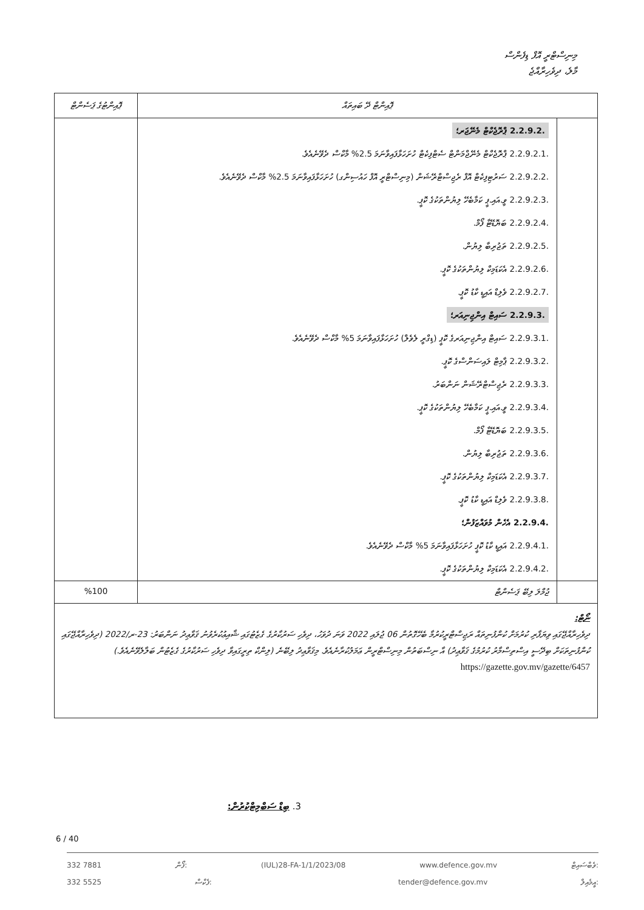މިނިސްޓްރީ އޮފް ޑިފެންސް
މާލެ، ދިވެހިރާއްޖެ
| ޕޮއިންޓް ދޭ ބައިތައް | | ޕޮއިންޓުގެ ޕަސެންޓް |
| --- | --- | --- |
| | 2.2.9.2. ޕްރޮޖެކްޓް މެނޭޖަރ؛ 2.2.9.2.1. ޕްރޮޖެކްޓް މެނޭޖްމަންޓް ސެޓްފިކެޓް ހުށަހަޅާފައިވާނަމަ 2.5% މާކްސް ދެވޭނެއެވެ. 2.2.9.2.2. ސަރުޓިފިކެޓް އޮފް ރެޖިސްޓްރޭޝަން (މިނިސްޓްރީ އޮފް ހައުސިންގ) ހުށަހަޅާފައިވާނަމަ 2.5% މާކްސް ދެވޭނެއެވެ. 2.2.9.2.3. ވީ.އައި.ޕީ ކަމާބެހޭ ލިޔުންތަކުގެ ކޮޕީ. 2.2.9.2.4. ބަޔޮޑޭޓާ ފޯމް. 2.2.9.2.5. ތަޖުރިބާ ލިޔުން. 2.2.9.2.6. އެކަޑަމިކް ލިޔުންތަކުގެ ކޮޕީ. 2.2.9.2.7. ވެލިޑް އައިޑީ ކާޑު ކޮޕީ. 2.2.9.3. ސައިޓް އިންޖިނިއަރ؛ 2.2.9.3.1. ސައިޓް އިންޖިނިއަރގެ ކޮޕީ (ޑިގްރީ ލެވެލް) ހުށަހަޅާފައިވާނަމަ 5% މާކްސް ދެވޭނެއެވެ. 2.2.9.3.2. ޕާމިޓް ލައިސަންސްގެ ކޮޕީ. 2.2.9.3.3. ރެޖިސްޓްރޭޝަން ނަންބަރު. 2.2.9.3.4. ވީ.އައި.ޕީ ކަމާބެހޭ ލިޔުންތަކުގެ ކޮޕީ. 2.2.9.3.5. ބަޔޮޑޭޓާ ފޯމް. 2.2.9.3.6. ތަޖުރިބާ ލިޔުން. 2.2.9.3.7. އެކަޑަމިކް ލިޔުންތަކުގެ ކޮޕީ. 2.2.9.3.8. ވެލިޑް އައިޑީ ކާޑު ކޮޕީ. 2.2.9.4. އެހެން މުވައްޒަފުން؛ 2.2.9.4.1. އައިޑީ ކާޑު ކޮޕީ ހުށަހަޅާފައިވާނަމަ 5% މާކްސް ދެވޭނެއެވެ. 2.2.9.4.2. އެކަޑަމިކް ލިޔުންތަކުގެ ކޮޕީ. | |
| | ޖުމްލަ ލިބޭ ޕަސެންޓް | %100 |
| ނޯޓް: ދިވެހިރާއްޖޭގައި ވިޔަފާރި ކުރުމަށް ކުންފުނިތައް ރަޖިސްޓްރީކުރުމާ ބެހޭގޮތުން 06 ޖުލައި 2022 ވަނަ ދުވަހު، ދިވެހި ސަރުކާރުގެ ގެޒެޓުގައި ޝާއިޢުކުރެވުނު ޤަވާޢިދު ނަންބަރު: 23-ރ/2022 (ދިވެހިރާއްޖޭގައި ކުންފުނިތަކަށް ބިދޭސީ އިސްތިސްމާރު ކުރުމުގެ ޤަވާޢިދު) އާ ނިސްބަތުން މިނިސްޓްރީން ޢަމަލުކުރާނެއެވެ. މިޤަވާޢިދު ލިބޭނެ (ލިންކް ތިރީގައިވާ ދިވެހި ސަރުކާރުގެ ގެޒެޓުން ބަލާލެވޭނެއެވެ.) https://gazette.gov.mv/gazette/6457 | | |
.3 ބިޑް ސަބްމިޓްކުރުން:
6 / 40
332 7881 ފޯން: (IUL)28-FA-1/1/2023/08 www.defence.gov.mv ވެބްސައިޓް:
332 5525 ފެކްސް: tender@defence.gov.mv އީމެއިލް: